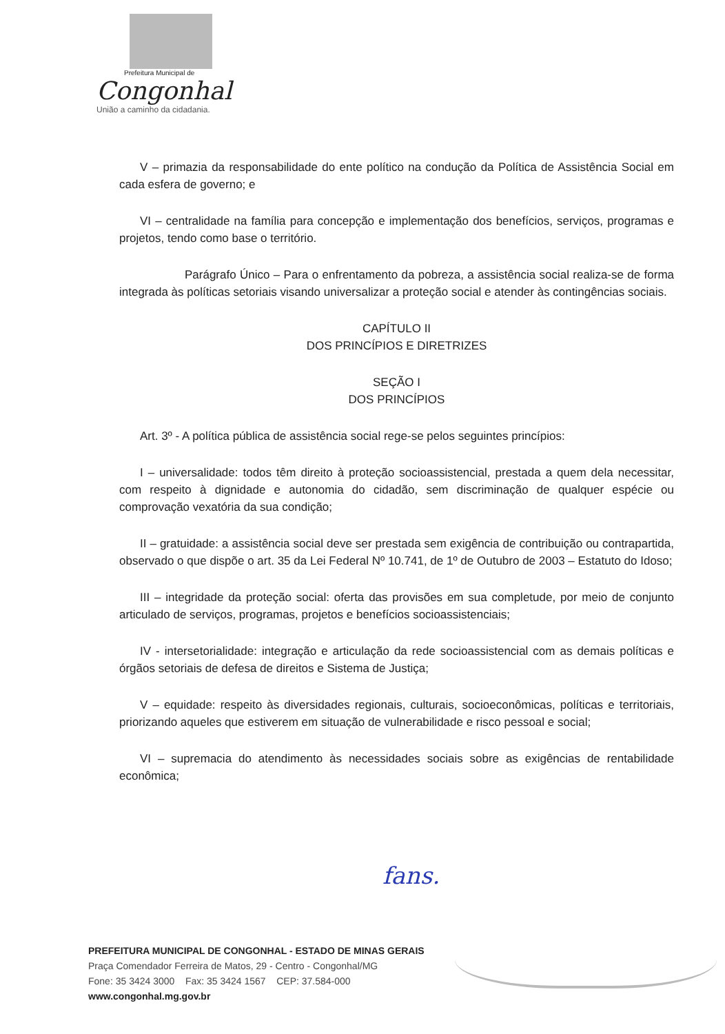Prefeitura Municipal de
Congonhal
União a caminho da cidadania.
V – primazia da responsabilidade do ente político na condução da Política de Assistência Social em cada esfera de governo; e
VI – centralidade na família para concepção e implementação dos benefícios, serviços, programas e projetos, tendo como base o território.
Parágrafo Único – Para o enfrentamento da pobreza, a assistência social realiza-se de forma integrada às políticas setoriais visando universalizar a proteção social e atender às contingências sociais.
CAPÍTULO II
DOS PRINCÍPIOS E DIRETRIZES
SEÇÃO I
DOS PRINCÍPIOS
Art. 3º - A política pública de assistência social rege-se pelos seguintes princípios:
I – universalidade: todos têm direito à proteção socioassistencial, prestada a quem dela necessitar, com respeito à dignidade e autonomia do cidadão, sem discriminação de qualquer espécie ou comprovação vexatória da sua condição;
II – gratuidade: a assistência social deve ser prestada sem exigência de contribuição ou contrapartida, observado o que dispõe o art. 35 da Lei Federal Nº 10.741, de 1º de Outubro de 2003 – Estatuto do Idoso;
III – integridade da proteção social: oferta das provisões em sua completude, por meio de conjunto articulado de serviços, programas, projetos e benefícios socioassistenciais;
IV - intersetorialidade: integração e articulação da rede socioassistencial com as demais políticas e órgãos setoriais de defesa de direitos e Sistema de Justiça;
V – equidade: respeito às diversidades regionais, culturais, socioeconômicas, políticas e territoriais, priorizando aqueles que estiverem em situação de vulnerabilidade e risco pessoal e social;
VI – supremacia do atendimento às necessidades sociais sobre as exigências de rentabilidade econômica;
fans.
PREFEITURA MUNICIPAL DE CONGONHAL - ESTADO DE MINAS GERAIS
Praça Comendador Ferreira de Matos, 29 - Centro - Congonhal/MG
Fone: 35 3424 3000 Fax: 35 3424 1567 CEP: 37.584-000
www.congonhal.mg.gov.br